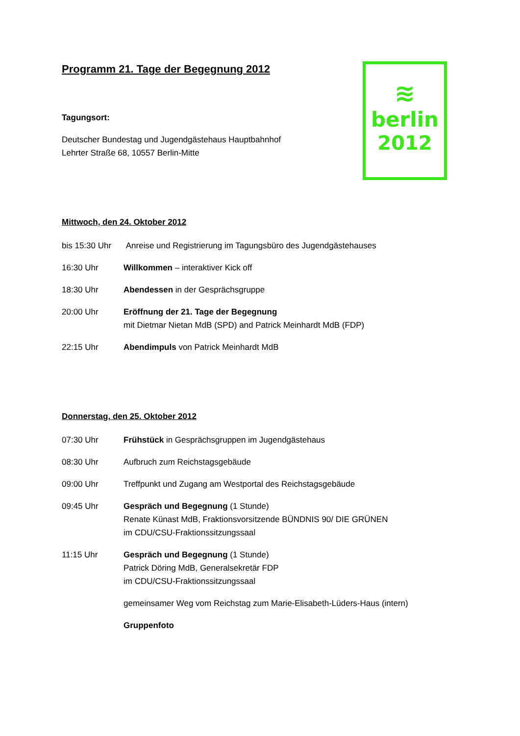≋
berlin
2012
Programm 21. Tage der Begegnung 2012
Tagungsort:
Deutscher Bundestag und Jugendgästehaus Hauptbahnhof
Lehrter Straße 68, 10557 Berlin-Mitte
Mittwoch, den 24. Oktober 2012
bis 15:30 Uhr
Anreise und Registrierung im Tagungsbüro des Jugendgästehauses
16:30 Uhr Willkommen – interaktiver Kick off
18:30 Uhr Abendessen in der Gesprächsgruppe
20:00 Uhr Eröffnung der 21. Tage der Begegnung
mit Dietmar Nietan MdB (SPD) and Patrick Meinhardt MdB (FDP)
22:15 Uhr Abendimpuls von Patrick Meinhardt MdB
Donnerstag, den 25. Oktober 2012
07:30 Uhr Frühstück in Gesprächsgruppen im Jugendgästehaus
08:30 Uhr Aufbruch zum Reichstagsgebäude
09:00 Uhr Treffpunkt und Zugang am Westportal des Reichstagsgebäude
09:45 Uhr Gespräch und Begegnung (1 Stunde)
Renate Künast MdB, Fraktionsvorsitzende BÜNDNIS 90/ DIE GRÜNEN
im CDU/CSU-Fraktionssitzungssaal
11:15 Uhr Gespräch und Begegnung (1 Stunde)
Patrick Döring MdB, Generalsekretär FDP
im CDU/CSU-Fraktionssitzungssaal
gemeinsamer Weg vom Reichstag zum Marie-Elisabeth-Lüders-Haus (intern)
Gruppenfoto